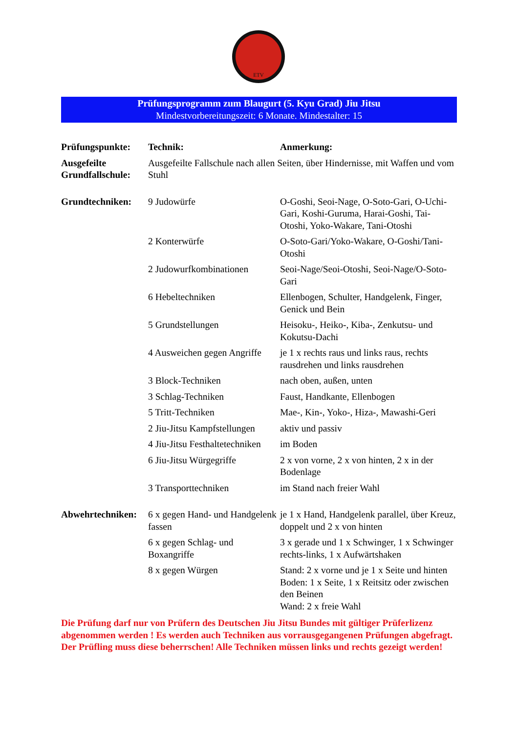ETV
Prüfungsprogramm zum Blaugurt (5. Kyu Grad) Jiu Jitsu
Mindestvorbereitungszeit: 6 Monate. Mindestalter: 15
| Prüfungspunkte: | Technik: | Anmerkung: |
| --- | --- | --- |
| Ausgefeilte Grundfallschule: | Ausgefeilte Fallschule nach allen Seiten, über Hindernisse, mit Waffen und vom Stuhl | |
| Grundtechniken: | 9 Judowürfe | O-Goshi, Seoi-Nage, O-Soto-Gari, O-Uchi-Gari, Koshi-Guruma, Harai-Goshi, Tai-Otoshi, Yoko-Wakare, Tani-Otoshi |
| | 2 Konterwürfe | O-Soto-Gari/Yoko-Wakare, O-Goshi/Tani-Otoshi |
| | 2 Judowurfkombinationen | Seoi-Nage/Seoi-Otoshi, Seoi-Nage/O-Soto-Gari |
| | 6 Hebeltechniken | Ellenbogen, Schulter, Handgelenk, Finger, Genick und Bein |
| | 5 Grundstellungen | Heisoku-, Heiko-, Kiba-, Zenkutsu- und Kokutsu-Dachi |
| | 4 Ausweichen gegen Angriffe | je 1 x rechts raus und links raus, rechts rausdrehen und links rausdrehen |
| | 3 Block-Techniken | nach oben, außen, unten |
| | 3 Schlag-Techniken | Faust, Handkante, Ellenbogen |
| | 5 Tritt-Techniken | Mae-, Kin-, Yoko-, Hiza-, Mawashi-Geri |
| | 2 Jiu-Jitsu Kampfstellungen | aktiv und passiv |
| | 4 Jiu-Jitsu Festhaltetechniken | im Boden |
| | 6 Jiu-Jitsu Würgegriffe | 2 x von vorne, 2 x von hinten, 2 x in der Bodenlage |
| | 3 Transporttechniken | im Stand nach freier Wahl |
| Abwehrtechniken: | 6 x gegen Hand- und Handgelenk fassen | je 1 x Hand, Handgelenk parallel, über Kreuz, doppelt und 2 x von hinten |
| | 6 x gegen Schlag- und Boxangriffe | 3 x gerade und 1 x Schwinger, 1 x Schwinger rechts-links, 1 x Aufwärtshaken |
| | 8 x gegen Würgen | Stand: 2 x vorne und je 1 x Seite und hinten Boden: 1 x Seite, 1 x Reitsitz oder zwischen den Beinen Wand: 2 x freie Wahl |
Die Prüfung darf nur von Prüfern des Deutschen Jiu Jitsu Bundes mit gültiger Prüferlizenz abgenommen werden ! Es werden auch Techniken aus vorrausgegangenen Prüfungen abgefragt. Der Prüfling muss diese beherrschen! Alle Techniken müssen links und rechts gezeigt werden!